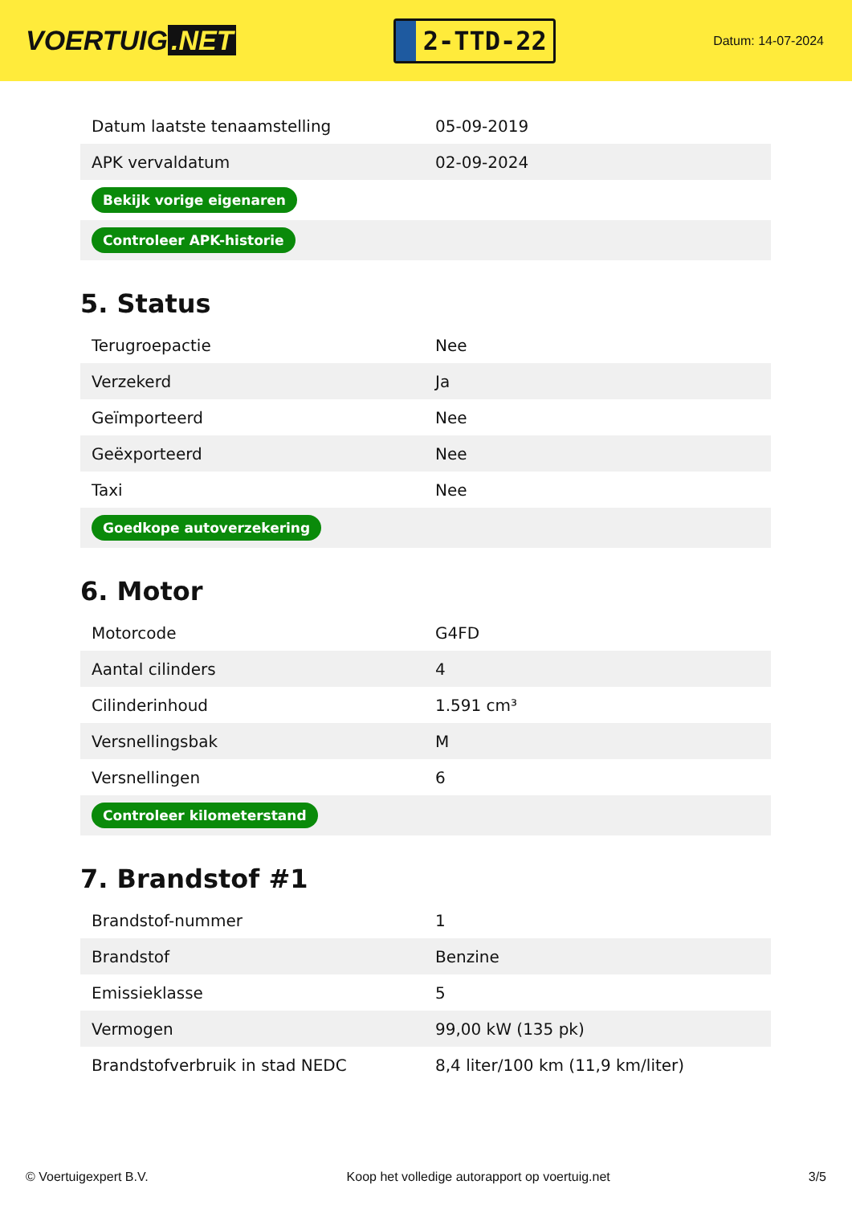VOERTUIG.NET
2-TTD-22
Datum: 14-07-2024
| Datum laatste tenaamstelling | 05-09-2019 |
| APK vervaldatum | 02-09-2024 |
| Bekijk vorige eigenaren | |
| Controleer APK-historie | |
5. Status
| Terugroepactie | Nee |
| Verzekerd | Ja |
| Geïmporteerd | Nee |
| Geëxporteerd | Nee |
| Taxi | Nee |
| Goedkope autoverzekering | |
6. Motor
| Motorcode | G4FD |
| Aantal cilinders | 4 |
| Cilinderinhoud | 1.591 cm³ |
| Versnellingsbak | M |
| Versnellingen | 6 |
| Controleer kilometerstand | |
7. Brandstof #1
| Brandstof-nummer | 1 |
| Brandstof | Benzine |
| Emissieklasse | 5 |
| Vermogen | 99,00 kW (135 pk) |
| Brandstofverbruik in stad NEDC | 8,4 liter/100 km (11,9 km/liter) |
© Voertuigexpert B.V. Koop het volledige autorapport op voertuig.net 3/5